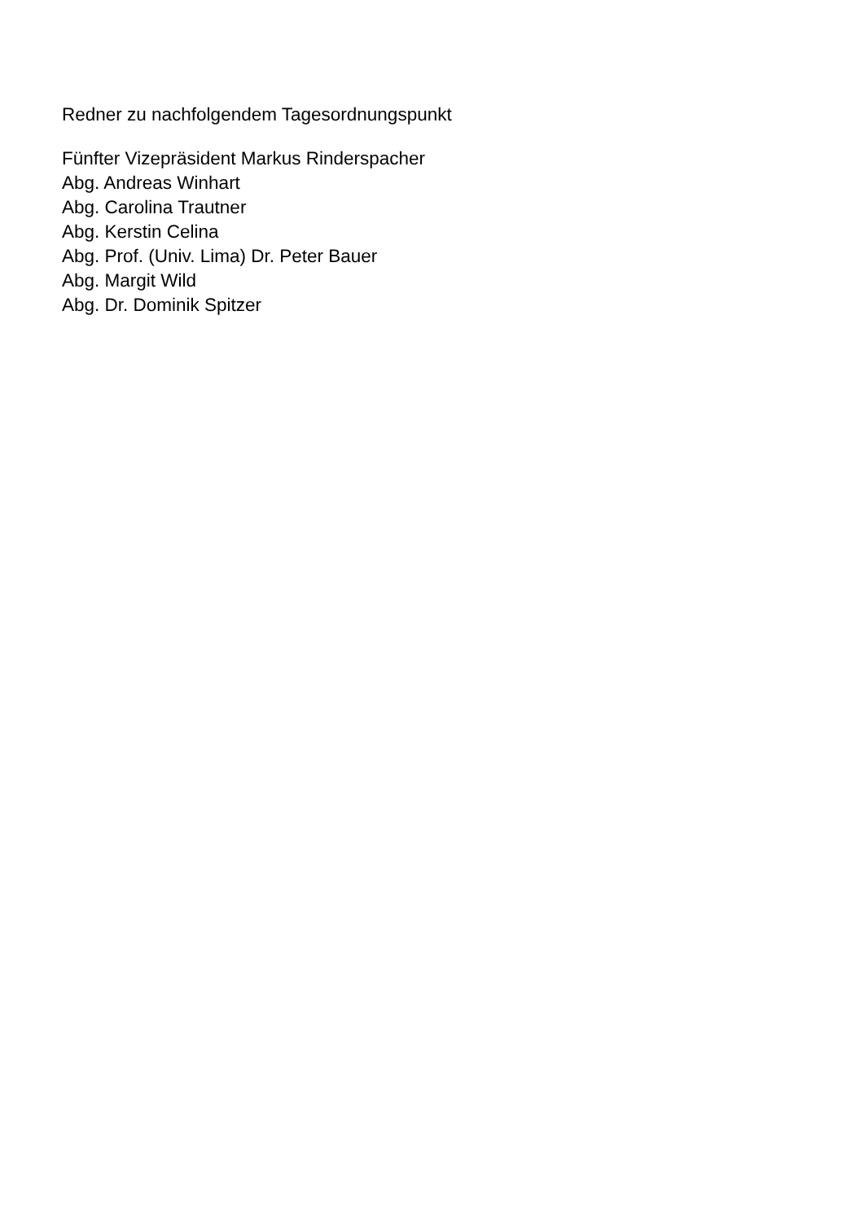Redner zu nachfolgendem Tagesordnungspunkt
Fünfter Vizepräsident Markus Rinderspacher
Abg. Andreas Winhart
Abg. Carolina Trautner
Abg. Kerstin Celina
Abg. Prof. (Univ. Lima) Dr. Peter Bauer
Abg. Margit Wild
Abg. Dr. Dominik Spitzer